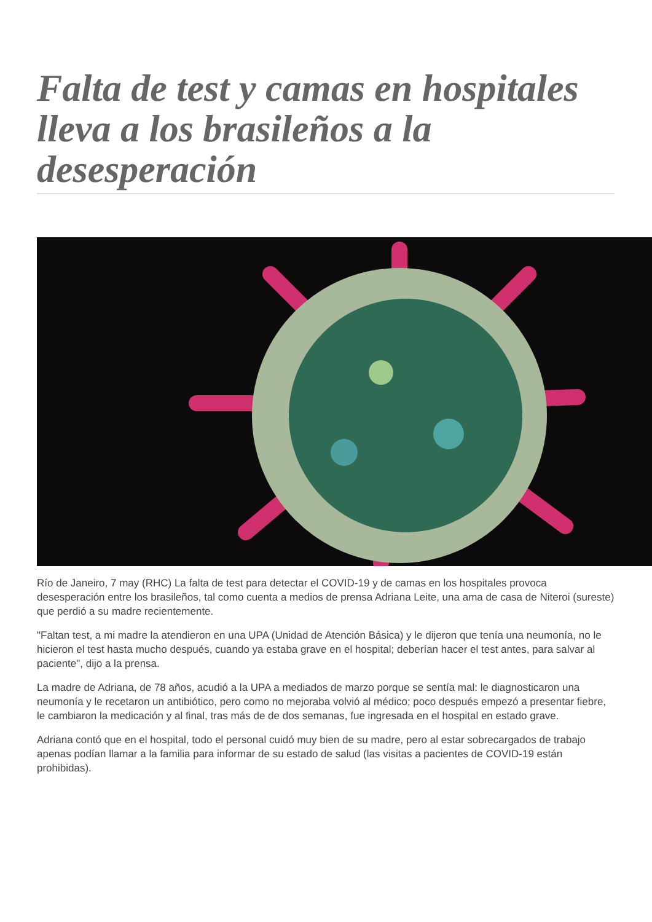Falta de test y camas en hospitales lleva a los brasileños a la desesperación
Río de Janeiro, 7 may (RHC) La falta de test para detectar el COVID-19 y de camas en los hospitales provoca desesperación entre los brasileños, tal como cuenta a medios de prensa Adriana Leite, una ama de casa de Niteroi (sureste) que perdió a su madre recientemente.
"Faltan test, a mi madre la atendieron en una UPA (Unidad de Atención Básica) y le dijeron que tenía una neumonía, no le hicieron el test hasta mucho después, cuando ya estaba grave en el hospital; deberían hacer el test antes, para salvar al paciente", dijo a la prensa.
La madre de Adriana, de 78 años, acudió a la UPA a mediados de marzo porque se sentía mal: le diagnosticaron una neumonía y le recetaron un antibiótico, pero como no mejoraba volvió al médico; poco después empezó a presentar fiebre, le cambiaron la medicación y al final, tras más de de dos semanas, fue ingresada en el hospital en estado grave.
Adriana contó que en el hospital, todo el personal cuidó muy bien de su madre, pero al estar sobrecargados de trabajo apenas podían llamar a la familia para informar de su estado de salud (las visitas a pacientes de COVID-19 están prohibidas).